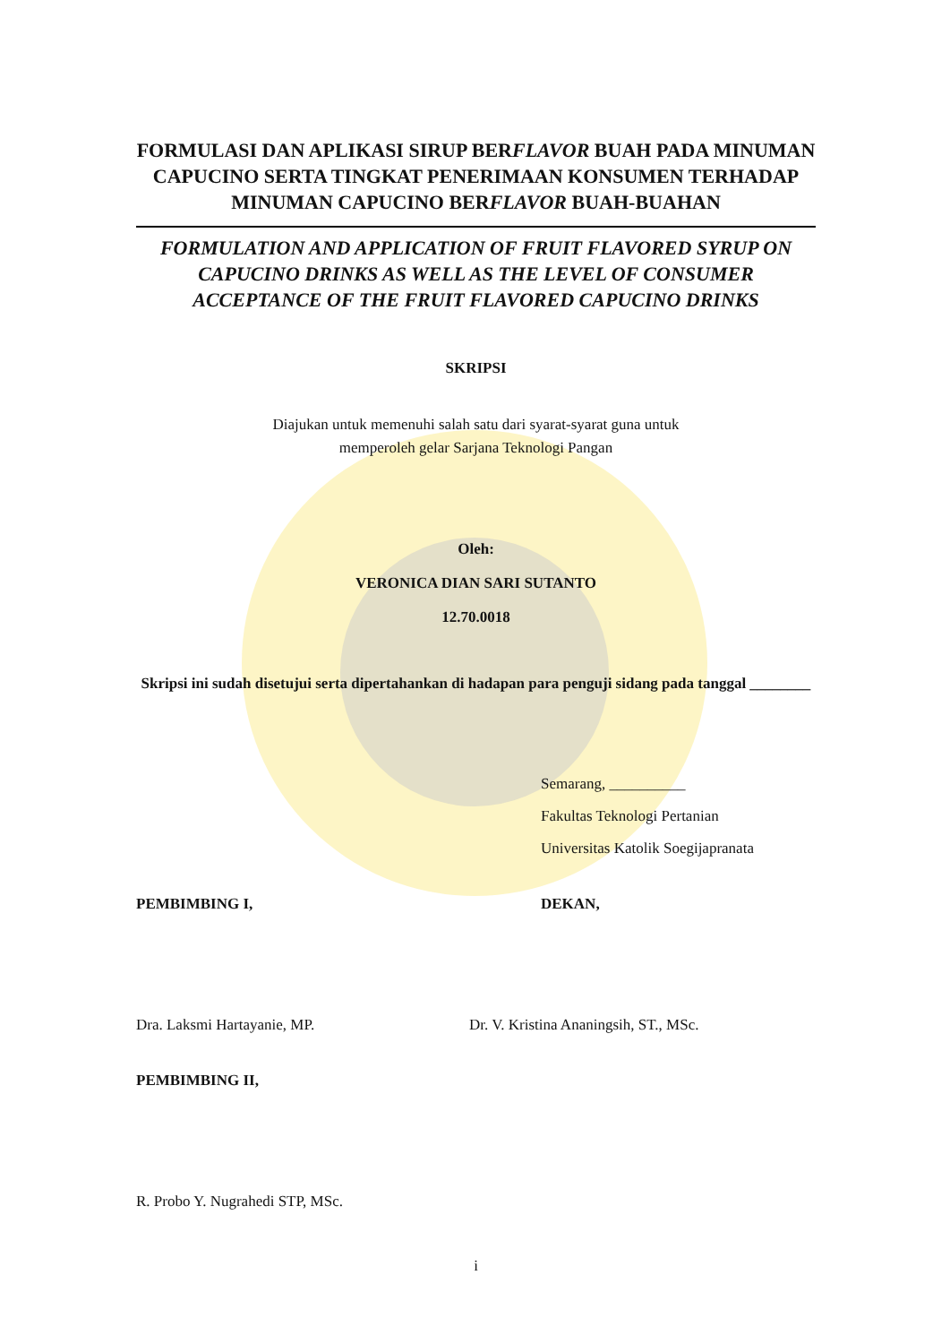FORMULASI DAN APLIKASI SIRUP BERFLAVOR BUAH PADA MINUMAN CAPUCINO SERTA TINGKAT PENERIMAAN KONSUMEN TERHADAP MINUMAN CAPUCINO BERFLAVOR BUAH-BUAHAN
FORMULATION AND APPLICATION OF FRUIT FLAVORED SYRUP ON CAPUCINO DRINKS AS WELL AS THE LEVEL OF CONSUMER ACCEPTANCE OF THE FRUIT FLAVORED CAPUCINO DRINKS
SKRIPSI
Diajukan untuk memenuhi salah satu dari syarat-syarat guna untuk
memperoleh gelar Sarjana Teknologi Pangan
Oleh:
VERONICA DIAN SARI SUTANTO
12.70.0018
Skripsi ini sudah disetujui serta dipertahankan di hadapan para penguji sidang pada tanggal ________
Semarang, __________
Fakultas Teknologi Pertanian
Universitas Katolik Soegijapranata
PEMBIMBING I, DEKAN,
Dra. Laksmi Hartayanie, MP. Dr. V. Kristina Ananingsih, ST., MSc.
PEMBIMBING II,
R. Probo Y. Nugrahedi STP, MSc.
i